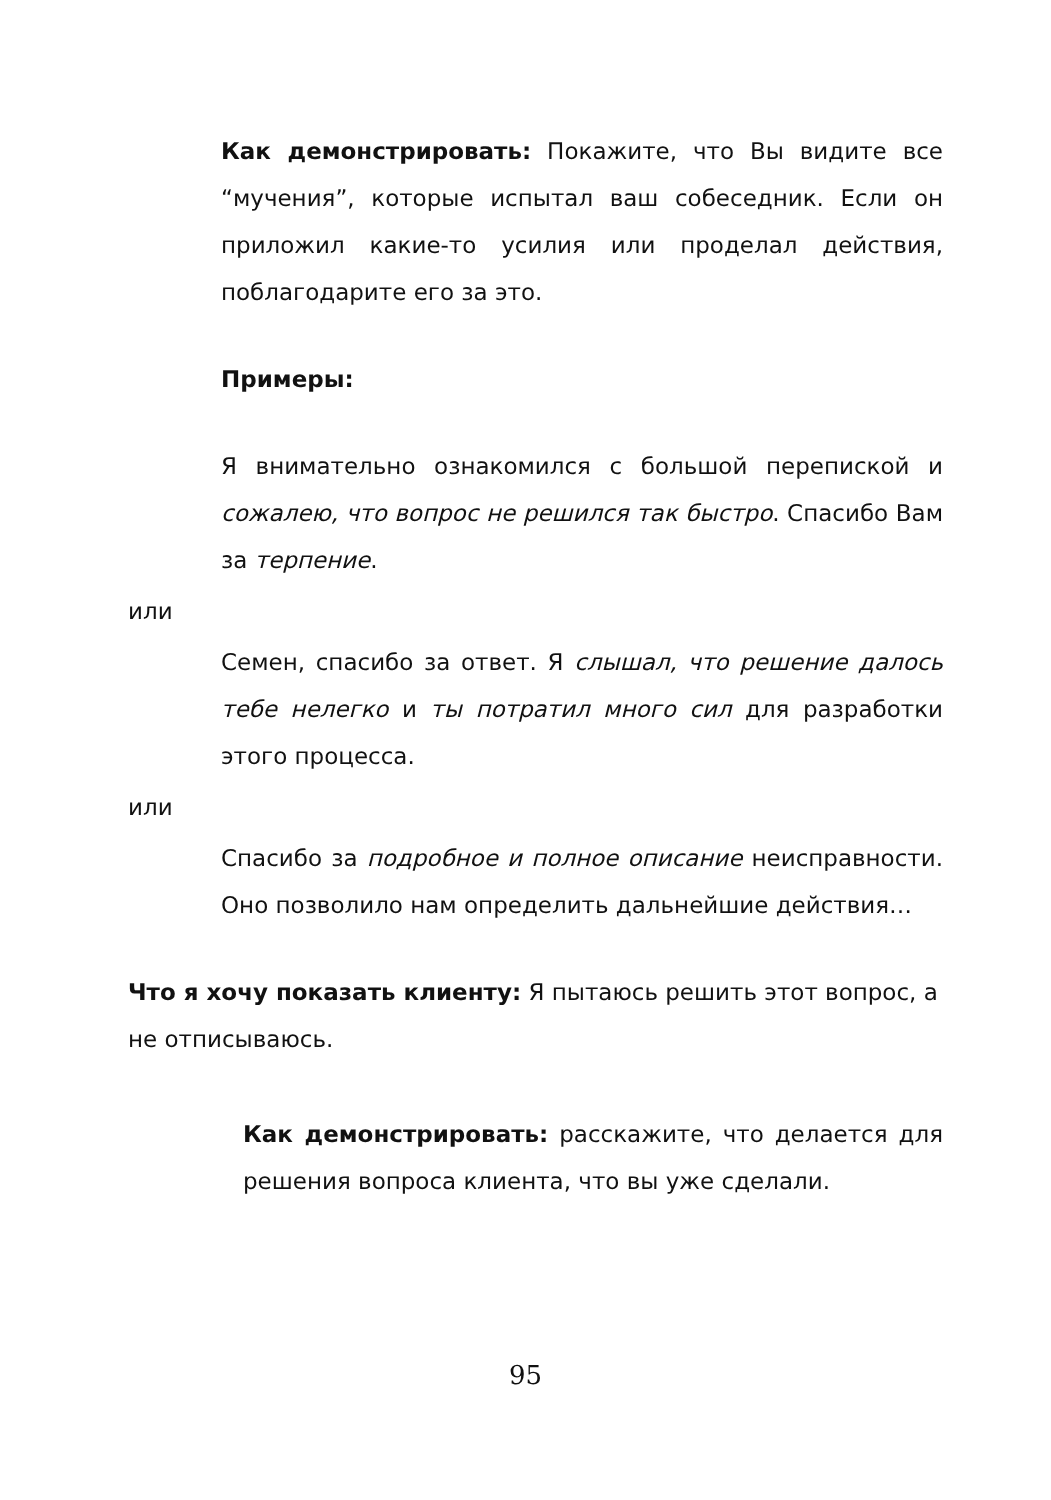Как демонстрировать: Покажите, что Вы видите все “мучения”, которые испытал ваш собеседник. Если он приложил какие-то усилия или проделал действия, поблагодарите его за это.
Примеры:
Я внимательно ознакомился с большой перепиской и сожалею, что вопрос не решился так быстро. Спасибо Вам за терпение.
или
Семен, спасибо за ответ. Я слышал, что решение далось тебе нелегко и ты потратил много сил для разработки этого процесса.
или
Спасибо за подробное и полное описание неисправности. Оно позволило нам определить дальнейшие действия…
Что я хочу показать клиенту: Я пытаюсь решить этот вопрос, а не отписываюсь.
Как демонстрировать: расскажите, что делается для решения вопроса клиента, что вы уже сделали.
95